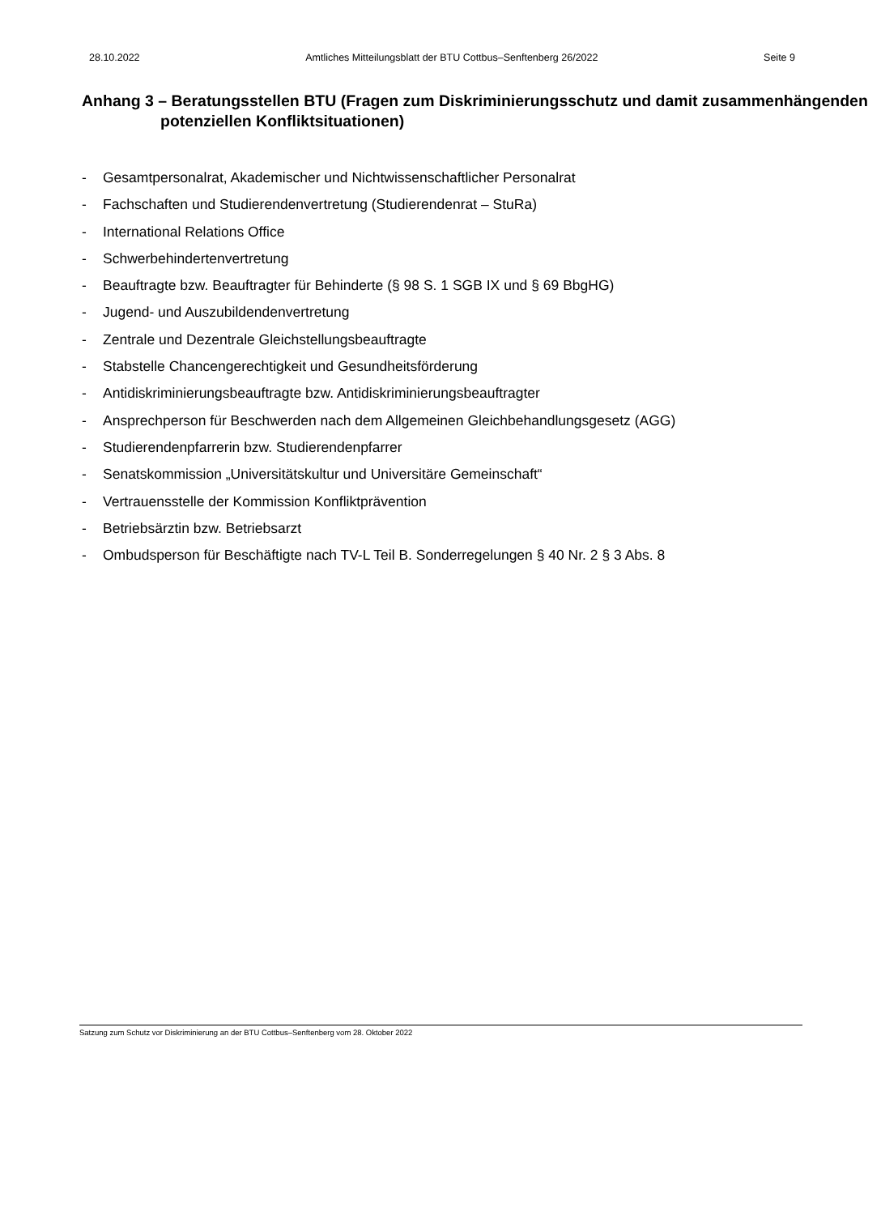28.10.2022 Amtliches Mitteilungsblatt der BTU Cottbus–Senftenberg 26/2022 Seite 9
Anhang 3 – Beratungsstellen BTU (Fragen zum Diskriminierungsschutz und damit zusammenhängenden potenziellen Konfliktsituationen)
- Gesamtpersonalrat, Akademischer und Nichtwissenschaftlicher Personalrat
- Fachschaften und Studierendenvertretung (Studierendenrat – StuRa)
- International Relations Office
- Schwerbehindertenvertretung
- Beauftragte bzw. Beauftragter für Behinderte (§ 98 S. 1 SGB IX und § 69 BbgHG)
- Jugend- und Auszubildendenvertretung
- Zentrale und Dezentrale Gleichstellungsbeauftragte
- Stabstelle Chancengerechtigkeit und Gesundheitsförderung
- Antidiskriminierungsbeauftragte bzw. Antidiskriminierungsbeauftragter
- Ansprechperson für Beschwerden nach dem Allgemeinen Gleichbehandlungsgesetz (AGG)
- Studierendenpfarrerin bzw. Studierendenpfarrer
- Senatskommission „Universitätskultur und Universitäre Gemeinschaft“
- Vertrauensstelle der Kommission Konfliktprävention
- Betriebsärztin bzw. Betriebsarzt
- Ombudsperson für Beschäftigte nach TV-L Teil B. Sonderregelungen § 40 Nr. 2 § 3 Abs. 8
Satzung zum Schutz vor Diskriminierung an der BTU Cottbus–Senftenberg vom 28. Oktober 2022